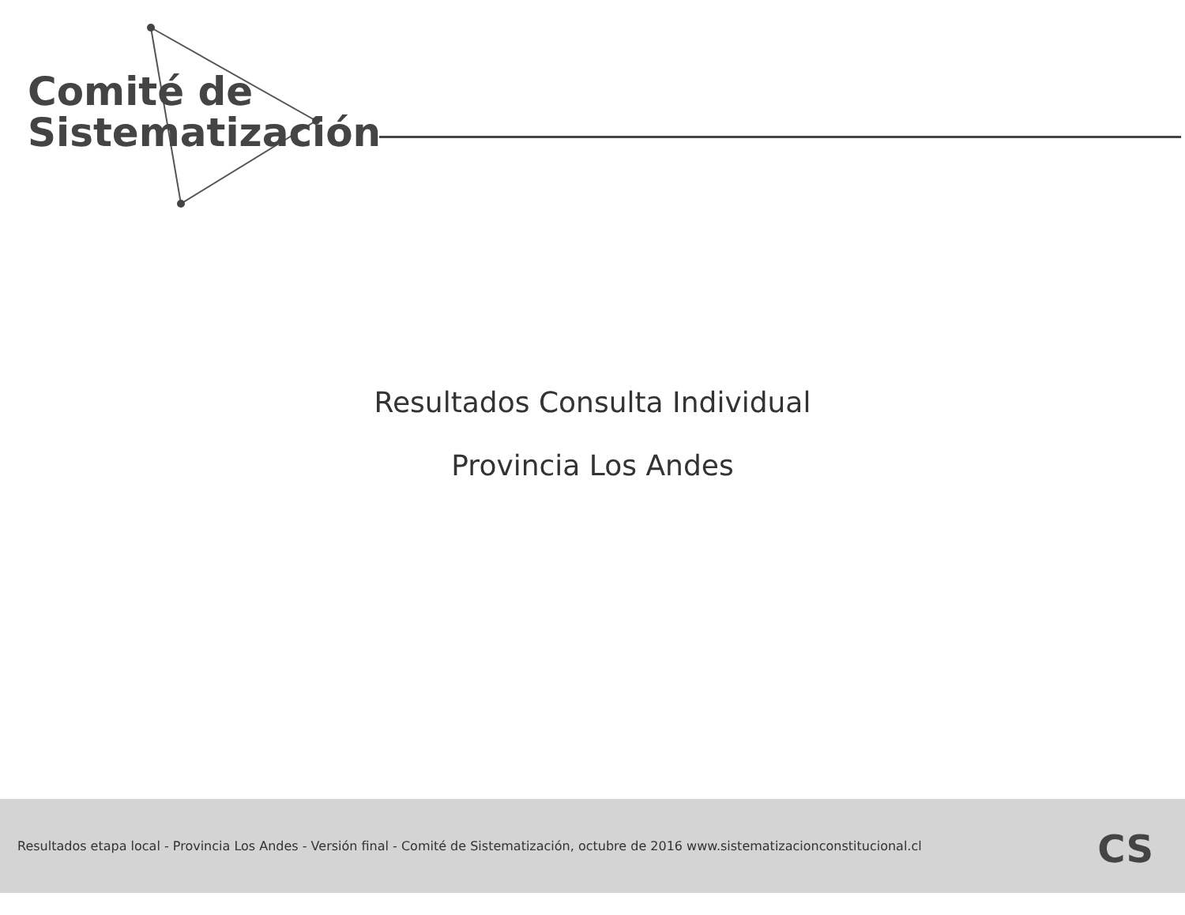Comité de
Sistematización
Resultados Consulta Individual
Provincia Los Andes
Resultados etapa local - Provincia Los Andes - Versión final - Comité de Sistematización, octubre de 2016 www.sistematizacionconstitucional.cl
CS